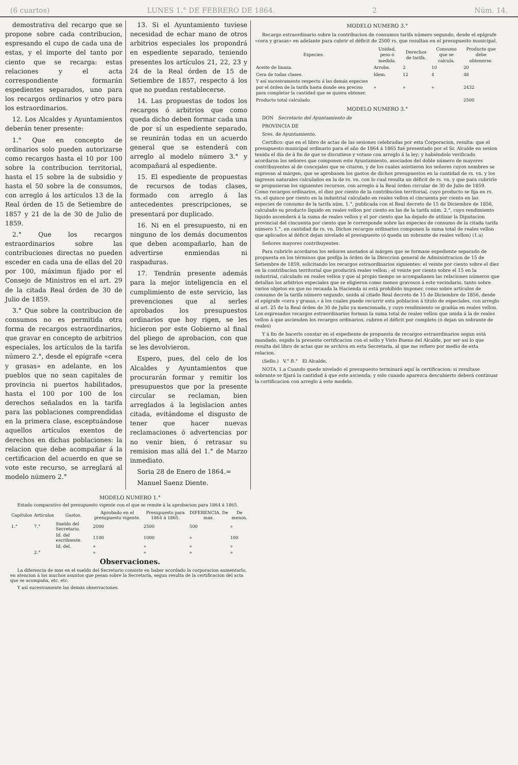(6 cuartos) LUNES 1.° DE FEBRERO DE 1864. 2 Núm. 14.
demostrativa del recargo que se propone sobre cada contribucion, espresando el cupo de cada una de estas, y el importe del tanto por ciento que se recarga: estas relaciones y el acta correspondiente formarán espedientes separados, uno para los recargos ordinarios y otro para los estraordinarios.
12. Los Alcaldes y Ayuntamientos deberán tener presente:
1.° Que en concepto de ordinarios solo pueden autorizarse como recargos hasta el 10 por 100 sobre la contribucion territorial, hasta el 15 sobre la de subsidio y hasta el 50 sobre la de consumos, con arreglo á los artículos 13 de la Real órden de 15 de Setiembre de 1857 y 21 de la de 30 de Julio de 1859.
2.° Que los recargos estraordinarios sobre las contribuciones directas no pueden esceder en cada una de ellas del 20 por 100, máximun fijado por el Consejo de Ministros en el art. 29 de la citada Real órden de 30 de Julio de 1859.
3.° Que sobre la contribucion de consumos no es permitida otra forma de recargos estraordinarios, que gravar en concepto de arbitrios especiales, los artículos de la tarifa número 2.°, desde el epígrafe «cera y grasas» en adelante, en los pueblos que no sean capitales de provincia ni puertos habilitados, hasta el 100 por 100 de los derechos señalados en la tarifa para las poblaciones comprendidas en la primera clase, esceptuándose aquellos artículos exentos de derechos en dichas poblaciones: la relacion que debe acompañar á la certificacion del acuerdo en que se vote este recurso, se arreglará al modelo número 2.°
13. Si el Ayuntamiento tuviese necesidad de echar mano de otros arbitrios especiales los propondrá en espediente separado, teniendo presentes los artículos 21, 22, 23 y 24 de la Real órden de 15 de Setiembre de 1857, respecto á los que no puedan restablecerse.
14. Las propuestas de todos los recargos ó arbitrios que como queda dicho deben formar cada una de por sí un espediente separado, se reunirán todas en un acuerdo general que se estenderá con arreglo al modelo número 3.° y acompañará al espediente.
15. El espediente de propuestas de recursos de todas clases, formado con arreglo á las antecedentes prescripciones, se presentará por duplicado.
16. Ni en el presupuesto, ni en ninguno de los demás documentos que deben acompañarlo, han de advertirse enmiendas ni raspaduras.
17. Tendrán presente además para la mejor inteligencia en el cumplimiento de este servicio, las prevenciones que al serles aprobados los presupuestos ordinarios que hoy rigen, se les hicieron por este Gobierno al final del pliego de aprobacion, con que se les devolvieron.
Espero, pues, del celo de los Alcaldes y Ayuntamientos que procurarán formar y remitir los presupuestos que por la presente circular se reclaman, bien arreglados á la legislacion antes citada, evitándome el disgusto de tener que hacer nuevas reclamaciones ó advertencias por no venir bien, ó retrasar su remision mas allá del 1.° de Marzo inmediato.
Soria 28 de Enero de 1864.=
Manuel Saenz Diente.
MODELO NUMERO 3.°
Recargo estraordinario sobre la contribucion de consumos tarifa número segundo, desde el epígrafe «cera y grasas» en adelante para cubrir el déficit de 2500 rs. que resultan en el presupuesto municipal.
| Especies. | Unidad, peso ó medida. | Derechos de tarifa. | Consumo que se calcula. | Producto que debe obtenerse. |
| --- | --- | --- | --- | --- |
| Aceite de linaza. | Arroba. | 2 | 10 | 20 |
| Cera de todas clases. | Idem. | 12 | 4 | 48 |
| Y así sucesivamente respecto á las demás especies por el órden de la tarifa hasta donde sea preciso para completar la cantidad que se quiera obtener. | » | » | » | 2432 |
| Producto total calculado. | | | | 2500 |
MODELO NUMERO 3.°
DON Secretario del Ayuntamiento de
PROVINCIA DE
Sres. de Ayuntamiento.
Certifico: que en el libro de actas de las sesiones celebradas por esta Corporacion, resulta: que el presupuesto municipal ordinario para el año de 1864 á 1865 fué presentado por el Sr. Alcalde en sesion tenida el dia de á fin de que se discutiese y votase con arreglo á la ley; y habiéndolo verificado acordaron los señores que componen este Ayuntamiento, asociados del doble número de mayores contribuyentes al de concejales que se citaron, y de los cuales asistieron los señores cuyos nombres se espresan al márgen, que se aprobasen los gastos de dichos presupuestos en la cantidad de rs. vn. y los ingresos naturales calculados en la de rs. vn. con lo cual resulta un déficit de rs. vn. y que para cubrirle se propusieran los siguientes recursos, con arreglo á la Real órden circular de 30 de Julio de 1859. Como recargos ordinarios, el diez por ciento de la contribucion territorial, cuyo producto se fija en rs. vn. el quince por ciento en la industrial calculado en reales vellon el cincuenta por ciento en las especies de consumo de la tarifa núm. 1.°, publicada con el Real decreto de 15 de Diciembre de 1856, calculado su producto líquido en reales vellon por ciento en las de la tarifa núm. 2.°, cuyo rendimiento líquido ascenderá á la suma de reales vellon y el por ciento que ha dejado de utilizar la Diputacion provincial del cincuenta por ciento que le corresponde sobre las especies de consumo de la citada tarifa número 1.°, en cantidad de rs. vn. Dichos recargos ordinarios componen la suma total de reales vellon que aplicados al déficit dejan nivelado el presupuesto (ó queda un sobrante de reales vellon) (1.a)
Señores mayores contribuyentes.
Para cubrirlo acordaron los señores anotados al márgen que se formase espediente separado de propuesta en los términos que prefija la órden de la Direccion general de Administracion de 15 de Setiembre de 1859, solicitando los recargos estraordinarios siguientes: el veinte por ciento sobre el diez en la contribucion territorial que producirá reales vellon ; el veinte por ciento sobre el 15 en la industrial, calculado en reales vellon y que al propio tiempo se acompañasen las relaciones números que detallan los arbitrios especiales que se eligieron como menos gravosos á este vecindario, tanto sobre varios objetos en que no recauda la Hacienda ni está prohibido imponer, como sobre artículos de consumo de la tarifa número segundo, unida al citado Real decreto de 15 de Diciembre de 1856, desde el epígrafe «cera y grasas,» á los cuales puede recurrir esta poblacion á título de especiales, con arreglo al art. 25 de la Real órden de 30 de Julio ya mencionada, y cuyo rendimiento se gradúa en reales vellon. Los espresados recargos estraordinarios forman la suma total de reales vellon que unida á la de reales vellon á que ascienden los recargos ordinarios, cubren el déficit por completo (ó dejan un sobrante de reales)
Y á fin de hacerlo constar en el espediente de propuesta de recargos estraordinarios segun está mandado, espido la presente certificacion con el sello y Visto Bueno del Alcalde, por ser así lo que resulta del libro de actas que se archiva en esta Secretaría, al que me refiero por medio de esta relacion.
(Sello.) V.° B.° El Alcalde,
NOTA. 1.a Cuando quede nivelado el presupuesto terminará aquí la certificacion: si resultase sobrante se fijará la cantidad á que este ascienda; y solo cuando aparezca descubierto deberá continuar la certificacion con arreglo á este modelo.
MODELO NUMERO 1.°
Estado comparativo del presupuesto vigente con el que se remite á la aprobacion para 1864 á 1865.
| Capítulos | Artículos | Gastos. | Aprobado en el presupuesto vigente. | Presupuesto para 1864 á 1865. | DIFERENCIA. De mas. | De menos. |
| --- | --- | --- | --- | --- | --- | --- |
| 1.° | 7.° | Sueldo del Secretario. | 2000 | 2500 | 500 | » |
| | | Id. del escribiente. | 1100 | 1000 | » | 100 |
| | | Id. del. | » | » | » | » |
| | 2.° | | » | » | » | » |
Observaciones.
La diferencia de mas en el sueldo del Secretario consiste en haber acordado la corporacion aumentarlo, en atencion á los muchos asuntos que pesan sobre la Secretaría, segun resulta de la certificacion del acta que se acompaña, etc. etc.
Y así sucesivamente las demás observaciones.